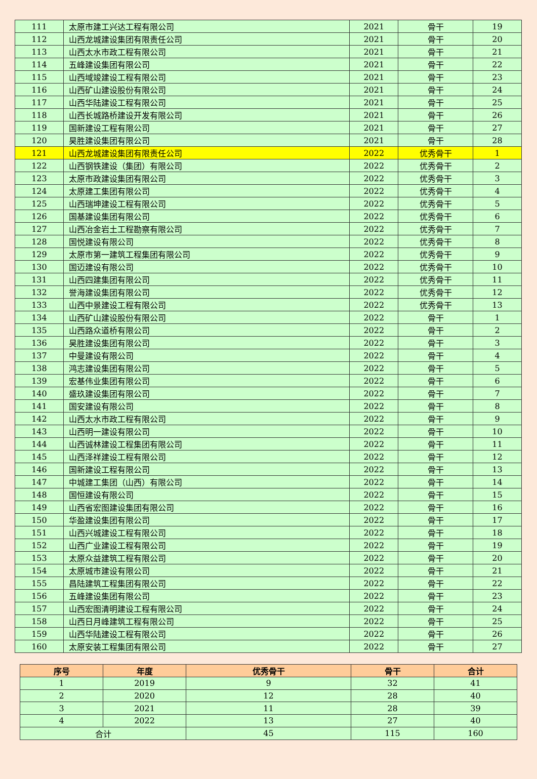| 111 | 太原市建工兴达工程有限公司 | 2021 | 骨干 | 19 |
| 112 | 山西龙城建设集团有限责任公司 | 2021 | 骨干 | 20 |
| 113 | 山西太水市政工程有限公司 | 2021 | 骨干 | 21 |
| 114 | 五峰建设集团有限公司 | 2021 | 骨干 | 22 |
| 115 | 山西域竣建设工程有限公司 | 2021 | 骨干 | 23 |
| 116 | 山西矿山建设股份有限公司 | 2021 | 骨干 | 24 |
| 117 | 山西华陆建设工程有限公司 | 2021 | 骨干 | 25 |
| 118 | 山西长城路桥建设开发有限公司 | 2021 | 骨干 | 26 |
| 119 | 国新建设工程有限公司 | 2021 | 骨干 | 27 |
| 120 | 昊胜建设集团有限公司 | 2021 | 骨干 | 28 |
| 121 | 山西龙城建设集团有限责任公司 | 2022 | 优秀骨干 | 1 |
| 122 | 山西钢铁建设（集团）有限公司 | 2022 | 优秀骨干 | 2 |
| 123 | 太原市政建设集团有限公司 | 2022 | 优秀骨干 | 3 |
| 124 | 太原建工集团有限公司 | 2022 | 优秀骨干 | 4 |
| 125 | 山西瑞坤建设工程有限公司 | 2022 | 优秀骨干 | 5 |
| 126 | 国基建设集团有限公司 | 2022 | 优秀骨干 | 6 |
| 127 | 山西冶金岩土工程勘察有限公司 | 2022 | 优秀骨干 | 7 |
| 128 | 国悦建设有限公司 | 2022 | 优秀骨干 | 8 |
| 129 | 太原市第一建筑工程集团有限公司 | 2022 | 优秀骨干 | 9 |
| 130 | 国迈建设有限公司 | 2022 | 优秀骨干 | 10 |
| 131 | 山西四建集团有限公司 | 2022 | 优秀骨干 | 11 |
| 132 | 誉海建设集团有限公司 | 2022 | 优秀骨干 | 12 |
| 133 | 山西中景建设工程有限公司 | 2022 | 优秀骨干 | 13 |
| 134 | 山西矿山建设股份有限公司 | 2022 | 骨干 | 1 |
| 135 | 山西路众道桥有限公司 | 2022 | 骨干 | 2 |
| 136 | 昊胜建设集团有限公司 | 2022 | 骨干 | 3 |
| 137 | 中曼建设有限公司 | 2022 | 骨干 | 4 |
| 138 | 鸿志建设集团有限公司 | 2022 | 骨干 | 5 |
| 139 | 宏基伟业集团有限公司 | 2022 | 骨干 | 6 |
| 140 | 盛玖建设集团有限公司 | 2022 | 骨干 | 7 |
| 141 | 国安建设有限公司 | 2022 | 骨干 | 8 |
| 142 | 山西太水市政工程有限公司 | 2022 | 骨干 | 9 |
| 143 | 山西明一建设有限公司 | 2022 | 骨干 | 10 |
| 144 | 山西诚林建设工程集团有限公司 | 2022 | 骨干 | 11 |
| 145 | 山西泽祥建设工程有限公司 | 2022 | 骨干 | 12 |
| 146 | 国新建设工程有限公司 | 2022 | 骨干 | 13 |
| 147 | 中城建工集团（山西）有限公司 | 2022 | 骨干 | 14 |
| 148 | 国恒建设有限公司 | 2022 | 骨干 | 15 |
| 149 | 山西省宏图建设集团有限公司 | 2022 | 骨干 | 16 |
| 150 | 华盈建设集团有限公司 | 2022 | 骨干 | 17 |
| 151 | 山西兴城建设工程有限公司 | 2022 | 骨干 | 18 |
| 152 | 山西广业建设工程有限公司 | 2022 | 骨干 | 19 |
| 153 | 太原众益建筑工程有限公司 | 2022 | 骨干 | 20 |
| 154 | 太原城市建设有限公司 | 2022 | 骨干 | 21 |
| 155 | 昌陆建筑工程集团有限公司 | 2022 | 骨干 | 22 |
| 156 | 五峰建设集团有限公司 | 2022 | 骨干 | 23 |
| 157 | 山西宏图清明建设工程有限公司 | 2022 | 骨干 | 24 |
| 158 | 山西日月峰建筑工程有限公司 | 2022 | 骨干 | 25 |
| 159 | 山西华陆建设工程有限公司 | 2022 | 骨干 | 26 |
| 160 | 太原安装工程集团有限公司 | 2022 | 骨干 | 27 |
| 序号 | 年度 | 优秀骨干 | 骨干 | 合计 |
| --- | --- | --- | --- | --- |
| 1 | 2019 | 9 | 32 | 41 |
| 2 | 2020 | 12 | 28 | 40 |
| 3 | 2021 | 11 | 28 | 39 |
| 4 | 2022 | 13 | 27 | 40 |
| 合计 | | 45 | 115 | 160 |